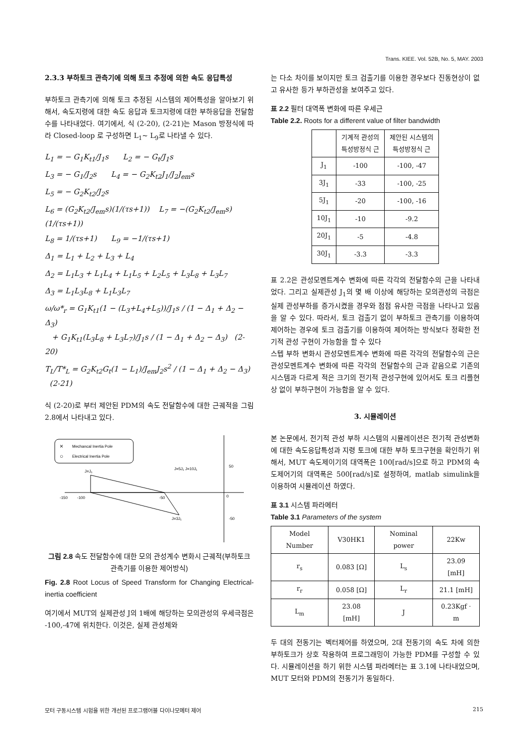Trans. KIEE. Vol. 52B, No. 5, MAY. 2003
2.3.3 부하토크 관측기에 의해 토크 추정에 의한 속도 응답특성
부하토크 관측기에 의해 토크 추정된 시스템의 제어특성을 알아보기 위해서, 속도지령에 대한 속도 응답과 토크지령에 대한 부하응답을 전달함수를 나타내었다. 여기에서, 식 (2-20), (2-21)는 Mason 방정식에 따라 Closed-loop 로 구성하면 L<sub>1</sub>~ L<sub>9</sub>로 나타낼 수 있다.
L<sub>1</sub> = − G<sub>1</sub>K<sub>t1</sub>/J<sub>1</sub>s L<sub>2</sub> = − G<sub>t</sub>/J<sub>1</sub>s
L<sub>3</sub> = − G<sub>1</sub>/J<sub>2</sub>s L<sub>4</sub> = − G<sub>2</sub>K<sub>t2</sub>J<sub>1</sub>/J<sub>2</sub>J<sub>em</sub>s
L<sub>5</sub> = − G<sub>2</sub>K<sub>t2</sub>/J<sub>2</sub>s
L<sub>6</sub> = (G<sub>2</sub>K<sub>t2</sub>/J<sub>em</sub>s)(1/(τs+1)) L<sub>7</sub> = −(G<sub>2</sub>K<sub>t2</sub>/J<sub>em</sub>s)(1/(τs+1))
L<sub>8</sub> = 1/(τs+1) L<sub>9</sub> = −1/(τs+1)
Δ<sub>1</sub> = L<sub>1</sub> + L<sub>2</sub> + L<sub>3</sub> + L<sub>4</sub>
Δ<sub>2</sub> = L<sub>1</sub>L<sub>3</sub> + L<sub>1</sub>L<sub>4</sub> + L<sub>1</sub>L<sub>5</sub> + L<sub>2</sub>L<sub>5</sub> + L<sub>3</sub>L<sub>8</sub> + L<sub>3</sub>L<sub>7</sub>
Δ<sub>3</sub> = L<sub>1</sub>L<sub>3</sub>L<sub>8</sub> + L<sub>1</sub>L<sub>3</sub>L<sub>7</sub>
ω/ω*<sub>r</sub> = G<sub>1</sub>K<sub>t1</sub>(1 − (L<sub>3</sub>+L<sub>4</sub>+L<sub>5</sub>))/J<sub>1</sub>s / (1 − Δ<sub>1</sub> + Δ<sub>2</sub> − Δ<sub>3</sub>)
+ G<sub>1</sub>K<sub>t1</sub>(L<sub>3</sub>L<sub>8</sub> + L<sub>3</sub>L<sub>7</sub>)/J<sub>1</sub>s / (1 − Δ<sub>1</sub> + Δ<sub>2</sub> − Δ<sub>3</sub>) (2-20)
T<sub>L</sub>/T*<sub>L</sub> = G<sub>2</sub>K<sub>t2</sub>G<sub>t</sub>(1 − L<sub>1</sub>)/J<sub>em</sub>J<sub>2</sub>s<sup>2</sup> / (1 − Δ<sub>1</sub> + Δ<sub>2</sub> − Δ<sub>3</sub>) (2-21)
식 (2-20)로 부터 제안된 PDM의 속도 전달함수에 대한 근궤적을 그림 2.8에서 나타내고 있다.
×
Mechancal Inertia Pole
○
Electrical Inertia Pole
-150
-100
-50
0
50
-50
J=J₁
J=3J₁
J=5J₁ J=10J₁
그림 2.8 속도 전달함수에 대한 모의 관성계수 변화시 근궤적(부하토크 관측기를 이용한 제어방식)
Fig. 2.8 Root Locus of Speed Transform for Changing Electrical-inertia coefficient
여기에서 MUT의 실제관성 J의 1배에 해당하는 모의관성의 우세극점은 -100,-47에 위치한다. 이것은, 실제 관성체와
는 다소 차이를 보이지만 토크 검출기를 이용한 경우보다 진동현상이 없고 유사한 등가 부하관성을 보여주고 있다.
표 2.2 필터 대역폭 변화에 따른 우세근
Table 2.2. Roots for a different value of filter bandwidth
| | 기계적 관성의 특성방정식 근 | 제안된 시스템의 특성방정식 근 |
| --- | --- | --- |
| J<sub>1</sub> | -100 | -100, -47 |
| 3J<sub>1</sub> | -33 | -100, -25 |
| 5J<sub>1</sub> | -20 | -100, -16 |
| 10J<sub>1</sub> | -10 | -9.2 |
| 20J<sub>1</sub> | -5 | -4.8 |
| 30J<sub>1</sub> | -3.3 | -3.3 |
표 2.2은 관성모멘트계수 변화에 따른 각각의 전달함수의 근을 나타내었다. 그리고 실제관성 J<sub>1</sub>의 몇 배 이상에 해당하는 모의관성의 극점은 실제 관성부하를 증가시켰을 경우와 점점 유사한 극점을 나타나고 있음을 알 수 있다. 따라서, 토크 검출기 없이 부하토크 관측기를 이용하여 제어하는 경우에 토크 검출기를 이용하여 제어하는 방식보다 정확한 전기적 관성 구현이 가능함을 할 수 있다
스텝 부하 변화시 관성모멘트계수 변화에 따른 각각의 전달함수의 근은 관성모멘트계수 변화에 따른 각각의 전달함수의 근과 같음으로 기존의 시스템과 다르게 적은 크기의 전기적 관성구현에 있어서도 토크 리플현상 없이 부하구현이 가능함을 알 수 있다.
3. 시뮬레이션
본 논문에서, 전기적 관성 부하 시스템의 시뮬레이션은 전기적 관성변화에 대한 속도응답특성과 지령 토크에 대한 부하 토크구현을 확인하기 위해서, MUT 속도제이기의 대역폭은 100[rad/s]으로 하고 PDM의 속도제어기의 대역폭은 500[rad/s]로 설정하여, matlab simulink을 이용하여 시뮬레이션 하였다.
표 3.1 시스템 파라메터
Table 3.1 Parameters of the system
| Model Number | V30HK1 | Nominal power | 22Kw |
| r<sub>s</sub> | 0.083 [Ω] | L<sub>s</sub> | 23.09 [mH] |
| r<sub>r</sub> | 0.058 [Ω] | L<sub>r</sub> | 21.1 [mH] |
| L<sub>m</sub> | 23.08 [mH] | J | 0.23Kgf · m |
두 대의 전동기는 벡터제어를 하였으며, 2대 전동기의 속도 차에 의한 부하토크가 상호 작용하여 프로그래밍이 가능한 PDM를 구성할 수 있다. 시뮬레이션을 하기 위한 시스템 파라메터는 표 3.1에 나타내었으며, MUT 모터와 PDM의 전동기가 동일하다.
모터 구동시스템 시험을 위한 개선된 프로그램어블 다이나모메터 제어 215